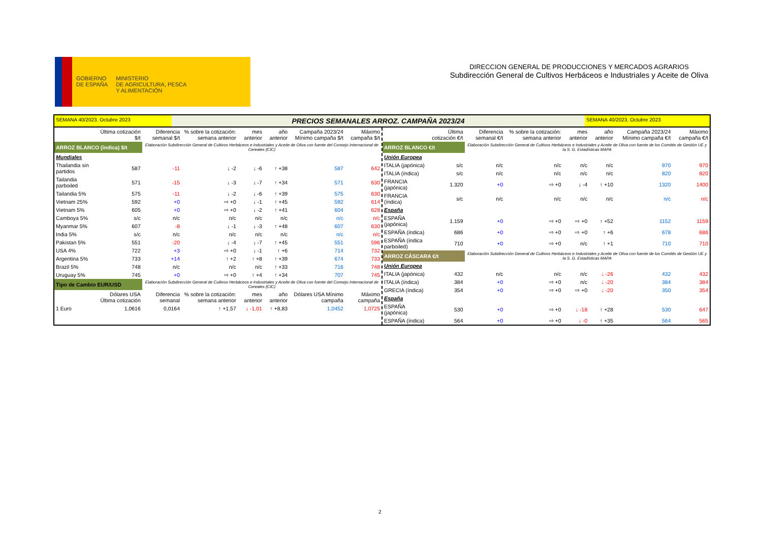GOBIERNO
DE ESPAÑA
MINISTERIO
DE AGRICULTURA, PESCA
Y ALIMENTACIÓN
DIRECCION GENERAL DE PRODUCCIONES Y MERCADOS AGRARIOS
Subdirección General de Cultivos Herbáceos e Industriales y Aceite de Oliva
SEMANA 40/2023. Octubre 2023
PRECIOS SEMANALES ARROZ. CAMPAÑA 2023/24
SEMANA 40/2023. Octubre 2023
| | Última cotización $/t | Diferencia semanal $/t | % sobre la cotización: semana anterior | mes anterior | año anterior | Campaña 2023/24 Mínimo campaña $/t | Máximo campaña $/t |
| --- | --- | --- | --- | --- | --- | --- | --- |
| ARROZ BLANCO (índica) $/t | | Elaboración Subdirección General de Cultivos Herbáceos e Industriales y Aceite de Oliva con fuente del Consejo Internacional de Cereales (CIC) | | | | | |
| Mundiales | | | | | | | |
| Thailandia sin partidos | 587 | -11 | ↓ -2 | ↓ -6 | ↑ +38 | 587 | 642 |
| Tailandia parboiled | 571 | -15 | ↓ -3 | ↓ -7 | ↑ +34 | 571 | 630 |
| Tailandia 5% | 575 | -11 | ↓ -2 | ↓ -6 | ↑ +39 | 575 | 630 |
| Vietnam 25% | 592 | +0 | ⇨ +0 | ↓ -1 | ↑ +45 | 592 | 614 |
| Vietnam 5% | 605 | +0 | ⇨ +0 | ↓ -2 | ↑ +41 | 604 | 628 |
| Camboya 5% | s/c | n/c | n/c | n/c | n/c | n/c | n/c |
| Myanmar 5% | 607 | -8 | ↓ -1 | ↓ -3 | ↑ +48 | 607 | 630 |
| India 5% | s/c | n/c | n/c | n/c | n/c | n/c | n/c |
| Pakistan 5% | 551 | -20 | ↓ -4 | ↓ -7 | ↑ +45 | 551 | 596 |
| USA 4% | 722 | +3 | ⇨ +0 | ↓ -1 | ↑ +6 | 714 | 732 |
| Argentina 5% | 733 | +14 | ↑ +2 | ↑ +8 | ↑ +39 | 674 | 733 |
| Brazil 5% | 748 | n/c | n/c | n/c | ↑ +33 | 716 | 748 |
| Uruguay 5% | 745 | +0 | ⇨ +0 | ↑ +4 | ↑ +34 | 707 | 745 |
| Tipo de Cambio EUR/USD | | Elaboración Subdirección General de Cultivos Herbáceos e Industriales y Aceite de Oliva con fuente del Consejo Internacional de Cereales (CIC) | | | | | |
| | Dólares USA Última cotización | Diferencia semanal | % sobre la cotización: semana anterior | mes anterior | año anterior | Dólares USA Mínimo campaña | Máximo campaña |
| 1 Euro | 1,0616 | 0,0164 | ↑ +1,57 | ↓ -1,01 | ↑ +8,83 | 1,0452 | 1,0725 |
| | Última cotización €/t | Diferencia semanal €/t | % sobre la cotización: semana anterior | mes anterior | año anterior | Campaña 2023/24 Mínimo campaña €/t | Máximo campaña €/t |
| --- | --- | --- | --- | --- | --- | --- | --- |
| ARROZ BLANCO €/t | | Elaboración Subdirección General de Cultivos Herbáceos e Industriales y Aceite de Oliva con fuente de los Comités de Gestión UE y la S. G. Estadísticas MAPA | | | | | |
| Unión Europea | | | | | | | |
| ITALIA (japónica) | s/c | n/c | n/c | n/c | n/c | 970 | 970 |
| ITALIA (índica) | s/c | n/c | n/c | n/c | n/c | 820 | 820 |
| FRANCIA (japónica) | 1.320 | +0 | ⇨ +0 | ↓ -4 | ↑ +10 | 1320 | 1400 |
| FRANCIA (índica) | s/c | n/c | n/c | n/c | n/c | n/c | n/c |
| España | | | | | | | |
| ESPAÑA (japónica) | 1.159 | +0 | ⇨ +0 | ⇨ +0 | ↑ +52 | 1152 | 1159 |
| ESPAÑA (índica) | 686 | +0 | ⇨ +0 | ⇨ +0 | ↑ +6 | 678 | 686 |
| ESPAÑA (índica parboiled) | 710 | +0 | ⇨ +0 | n/c | ↑ +1 | 710 | 710 |
| ARROZ CÁSCARA €/t | | Elaboración Subdirección General de Cultivos Herbáceos e Industriales y Aceite de Oliva con fuente de los Comités de Gestión UE y la S. G. Estadísticas MAPA | | | | | |
| Unión Europea | | | | | | | |
| ITALIA (japónica) | 432 | n/c | n/c | n/c | ↓ -26 | 432 | 432 |
| ITALIA (índica) | 384 | +0 | ⇨ +0 | n/c | ↓ -20 | 384 | 384 |
| GRECIA (índica) | 354 | +0 | ⇨ +0 | ⇨ +0 | ↓ -20 | 350 | 354 |
| España | | | | | | | |
| ESPAÑA (japónica) | 530 | +0 | ⇨ +0 | ↓ -18 | ↑ +28 | 530 | 647 |
| ESPAÑA (índica) | 564 | +0 | ⇨ +0 | ↓ -0 | ↑ +35 | 564 | 565 |
2